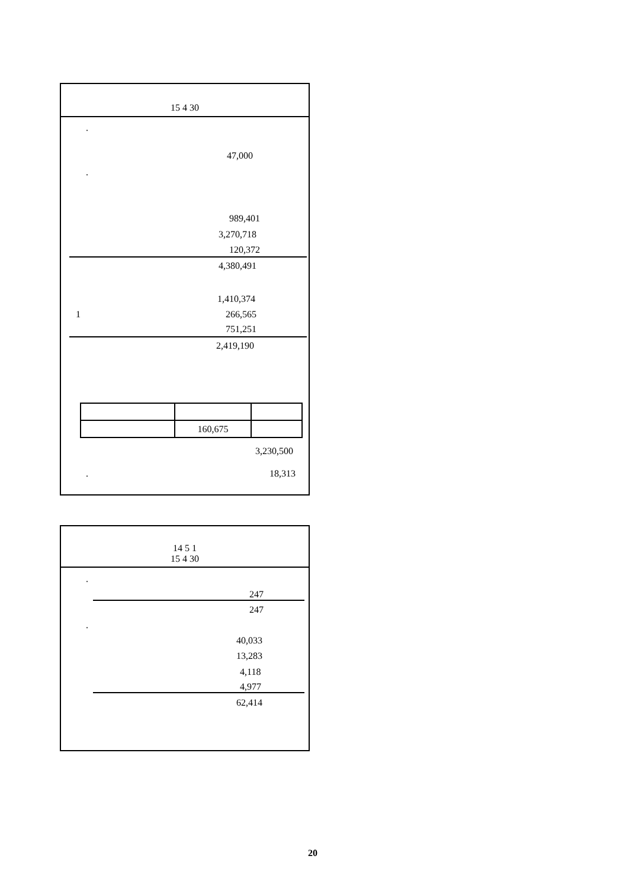15 4 30
.
47,000
.
989,401
3,270,718
120,372
4,380,491
1,410,374
1 266,565
751,251
2,419,190
| | 160,675 | |
3,230,500
. 18,313
14 5 1
15 4 30
.
247
247
.
40,033
13,283
4,118
4,977
62,414
20